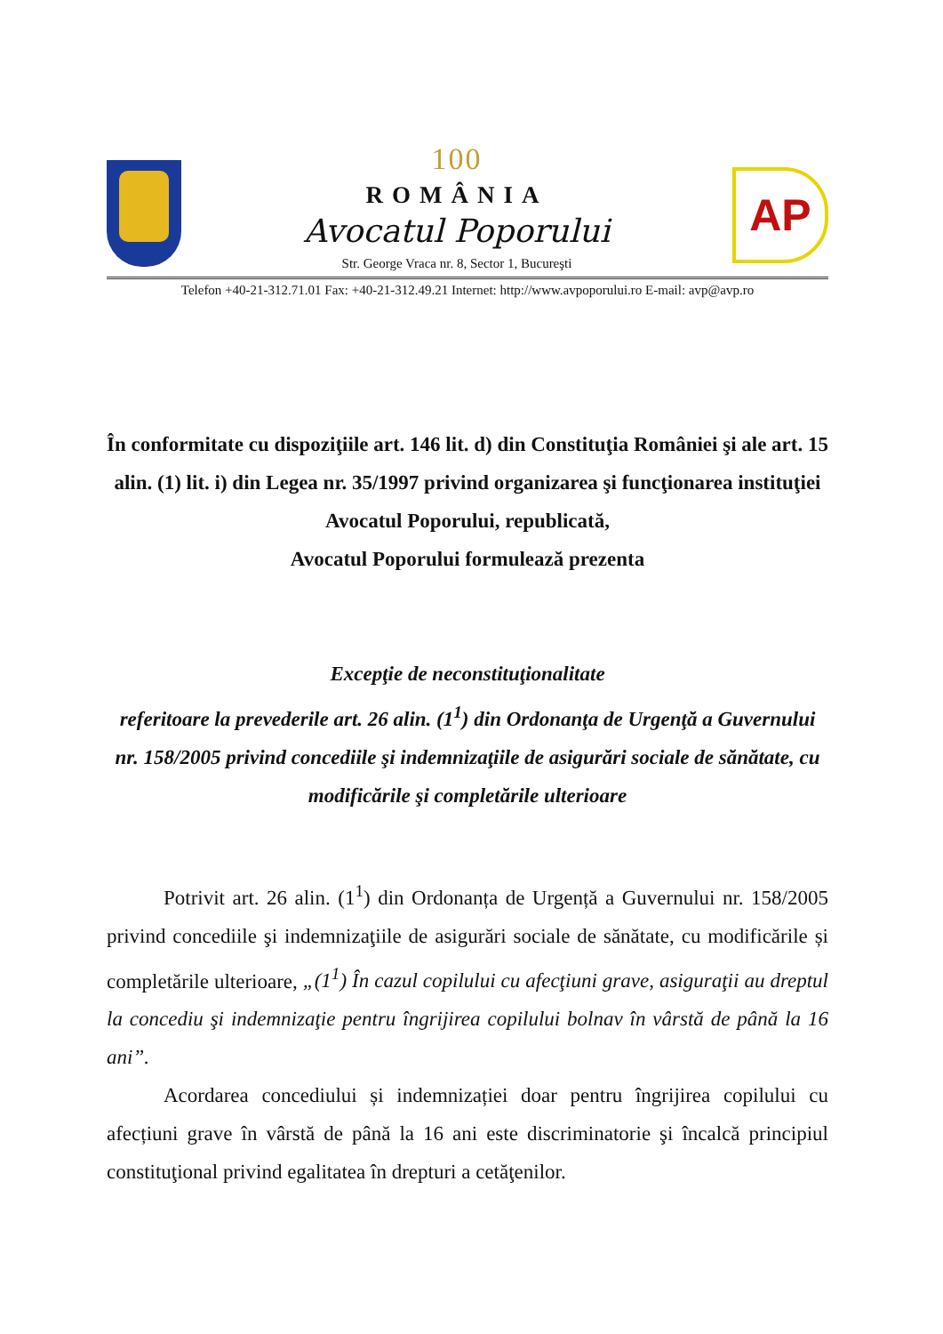100
ROMÂNIA
Avocatul Poporului
Str. George Vraca nr. 8, Sector 1, Bucureşti
AP
Telefon +40-21-312.71.01 Fax: +40-21-312.49.21 Internet: http://www.avpoporului.ro E-mail: avp@avp.ro
În conformitate cu dispoziţiile art. 146 lit. d) din Constituţia României şi ale art. 15 alin. (1) lit. i) din Legea nr. 35/1997 privind organizarea şi funcţionarea instituţiei Avocatul Poporului, republicată,
Avocatul Poporului formulează prezenta
Excepţie de neconstituţionalitate
referitoare la prevederile art. 26 alin. (1<sup>1</sup>) din Ordonanţa de Urgenţă a Guvernului nr. 158/2005 privind concediile şi indemnizaţiile de asigurări sociale de sănătate, cu modificările şi completările ulterioare
Potrivit art. 26 alin. (1<sup>1</sup>) din Ordonanța de Urgență a Guvernului nr. 158/2005 privind concediile şi indemnizaţiile de asigurări sociale de sănătate, cu modificările și completările ulterioare, „(1<sup>1</sup>) În cazul copilului cu afecţiuni grave, asiguraţii au dreptul la concediu şi indemnizaţie pentru îngrijirea copilului bolnav în vârstă de până la 16 ani”.
Acordarea concediului și indemnizației doar pentru îngrijirea copilului cu afecțiuni grave în vârstă de până la 16 ani este discriminatorie şi încalcă principiul constituţional privind egalitatea în drepturi a cetăţenilor.